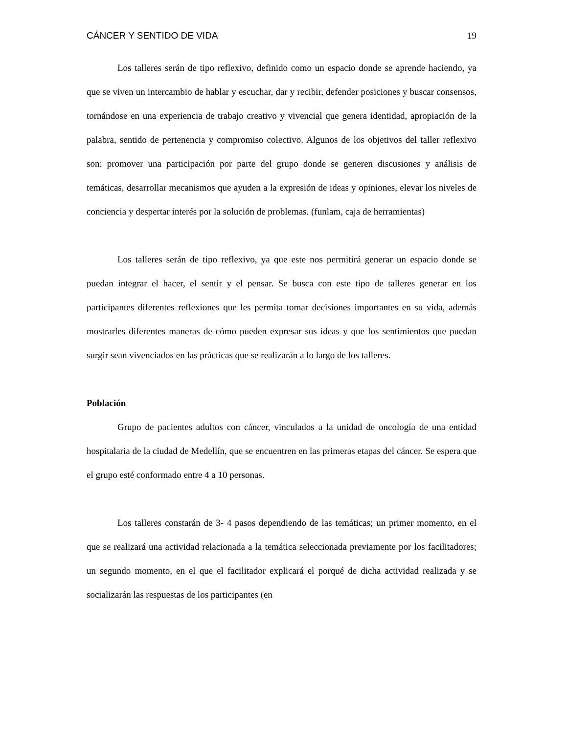CÁNCER Y SENTIDO DE VIDA 19
Los talleres serán de tipo reflexivo, definido como un espacio donde se aprende haciendo, ya que se viven un intercambio de hablar y escuchar, dar y recibir, defender posiciones y buscar consensos, tornándose en una experiencia de trabajo creativo y vivencial que genera identidad, apropiación de la palabra, sentido de pertenencia y compromiso colectivo. Algunos de los objetivos del taller reflexivo son: promover una participación por parte del grupo donde se generen discusiones y análisis de temáticas, desarrollar mecanismos que ayuden a la expresión de ideas y opiniones, elevar los niveles de conciencia y despertar interés por la solución de problemas. (funlam, caja de herramientas)
Los talleres serán de tipo reflexivo, ya que este nos permitirá generar un espacio donde se puedan integrar el hacer, el sentir y el pensar. Se busca con este tipo de talleres generar en los participantes diferentes reflexiones que les permita tomar decisiones importantes en su vida, además mostrarles diferentes maneras de cómo pueden expresar sus ideas y que los sentimientos que puedan surgir sean vivenciados en las prácticas que se realizarán a lo largo de los talleres.
Población
Grupo de pacientes adultos con cáncer, vinculados a la unidad de oncología de una entidad hospitalaria de la ciudad de Medellín, que se encuentren en las primeras etapas del cáncer. Se espera que el grupo esté conformado entre 4 a 10 personas.
Los talleres constarán de 3- 4 pasos dependiendo de las temáticas; un primer momento, en el que se realizará una actividad relacionada a la temática seleccionada previamente por los facilitadores; un segundo momento, en el que el facilitador explicará el porqué de dicha actividad realizada y se socializarán las respuestas de los participantes (en